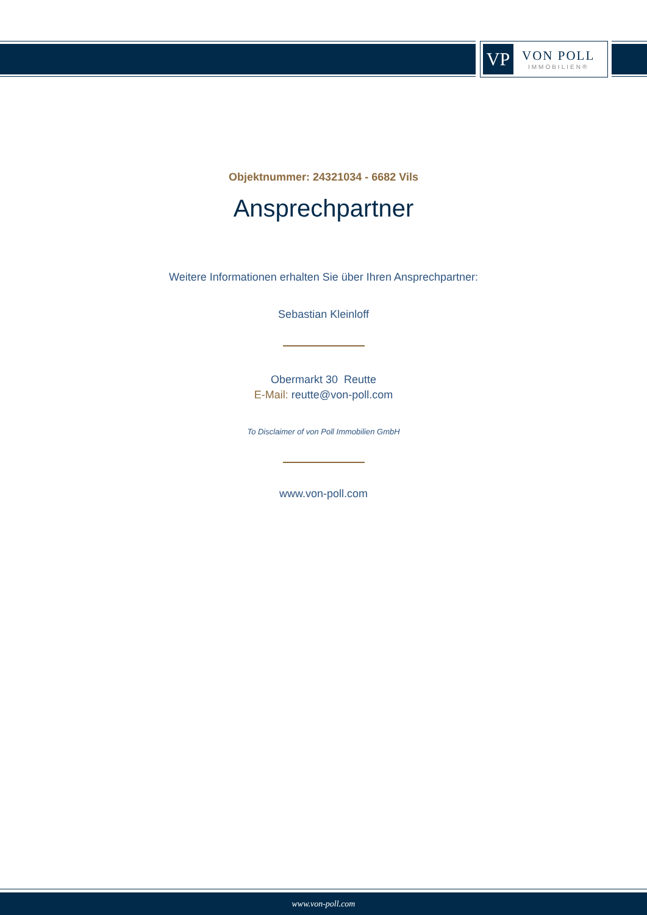VP
VON POLL
IMMOBILIEN®
Objektnummer: 24321034 - 6682 Vils
Ansprechpartner
Weitere Informationen erhalten Sie über Ihren Ansprechpartner:
Sebastian Kleinloff
Obermarkt 30 Reutte
E-Mail: reutte@von-poll.com
To Disclaimer of von Poll Immobilien GmbH
www.von-poll.com
www.von-poll.com